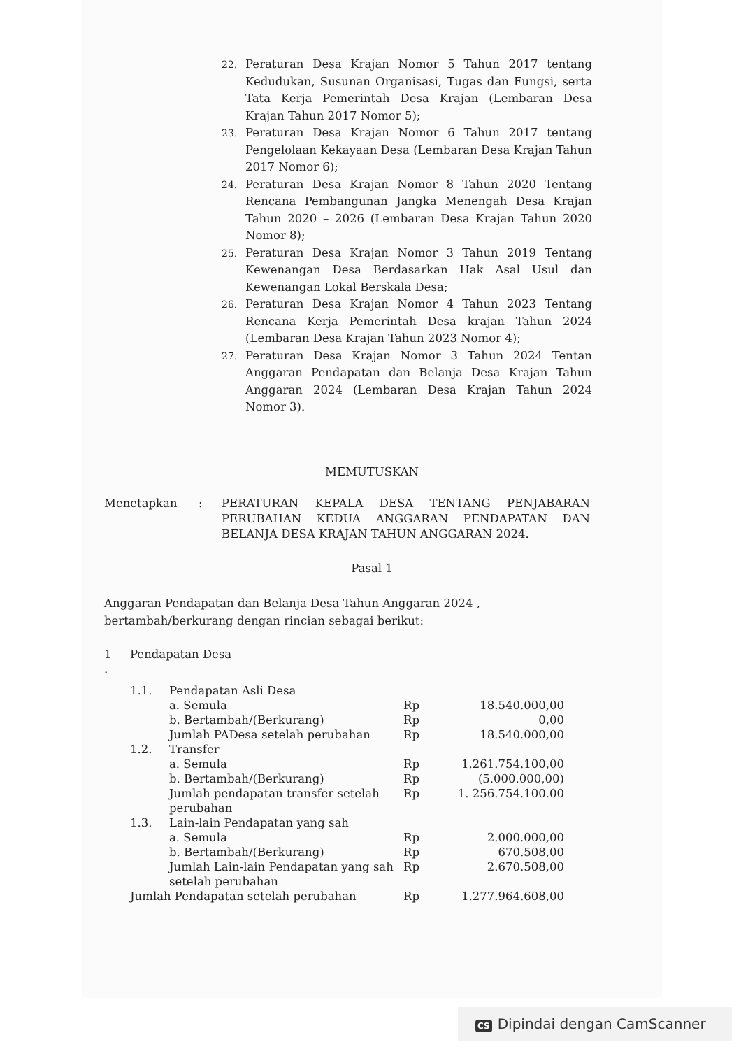22. Peraturan Desa Krajan Nomor 5 Tahun 2017 tentang Kedudukan, Susunan Organisasi, Tugas dan Fungsi, serta Tata Kerja Pemerintah Desa Krajan (Lembaran Desa Krajan Tahun 2017 Nomor 5);
23. Peraturan Desa Krajan Nomor 6 Tahun 2017 tentang Pengelolaan Kekayaan Desa (Lembaran Desa Krajan Tahun 2017 Nomor 6);
24. Peraturan Desa Krajan Nomor 8 Tahun 2020 Tentang Rencana Pembangunan Jangka Menengah Desa Krajan Tahun 2020 – 2026 (Lembaran Desa Krajan Tahun 2020 Nomor 8);
25. Peraturan Desa Krajan Nomor 3 Tahun 2019 Tentang Kewenangan Desa Berdasarkan Hak Asal Usul dan Kewenangan Lokal Berskala Desa;
26. Peraturan Desa Krajan Nomor 4 Tahun 2023 Tentang Rencana Kerja Pemerintah Desa krajan Tahun 2024 (Lembaran Desa Krajan Tahun 2023 Nomor 4);
27. Peraturan Desa Krajan Nomor 3 Tahun 2024 Tentan Anggaran Pendapatan dan Belanja Desa Krajan Tahun Anggaran 2024 (Lembaran Desa Krajan Tahun 2024 Nomor 3).
MEMUTUSKAN
Menetapkan: PERATURAN KEPALA DESA TENTANG PENJABARAN PERUBAHAN KEDUA ANGGARAN PENDAPATAN DAN BELANJA DESA KRAJAN TAHUN ANGGARAN 2024.
Pasal 1
Anggaran Pendapatan dan Belanja Desa Tahun Anggaran 2024 ,
bertambah/berkurang dengan rincian sebagai berikut:
| 1 . | Pendapatan Desa | | | |
| | 1.1. | Pendapatan Asli Desa | | |
| | | a. Semula | Rp | 18.540.000,00 |
| | | b. Bertambah/(Berkurang) | Rp | 0,00 |
| | | Jumlah PADesa setelah perubahan | Rp | 18.540.000,00 |
| | 1.2. | Transfer | | |
| | | a. Semula | Rp | 1.261.754.100,00 |
| | | b. Bertambah/(Berkurang) | Rp | (5.000.000,00) |
| | | Jumlah pendapatan transfer setelah perubahan | Rp | 1. 256.754.100.00 |
| | 1.3. | Lain-lain Pendapatan yang sah | | |
| | | a. Semula | Rp | 2.000.000,00 |
| | | b. Bertambah/(Berkurang) | Rp | 670.508,00 |
| | | Jumlah Lain-lain Pendapatan yang sah setelah perubahan | Rp | 2.670.508,00 |
| | Jumlah Pendapatan setelah perubahan | | Rp | 1.277.964.608,00 |
CS Dipindai dengan CamScanner